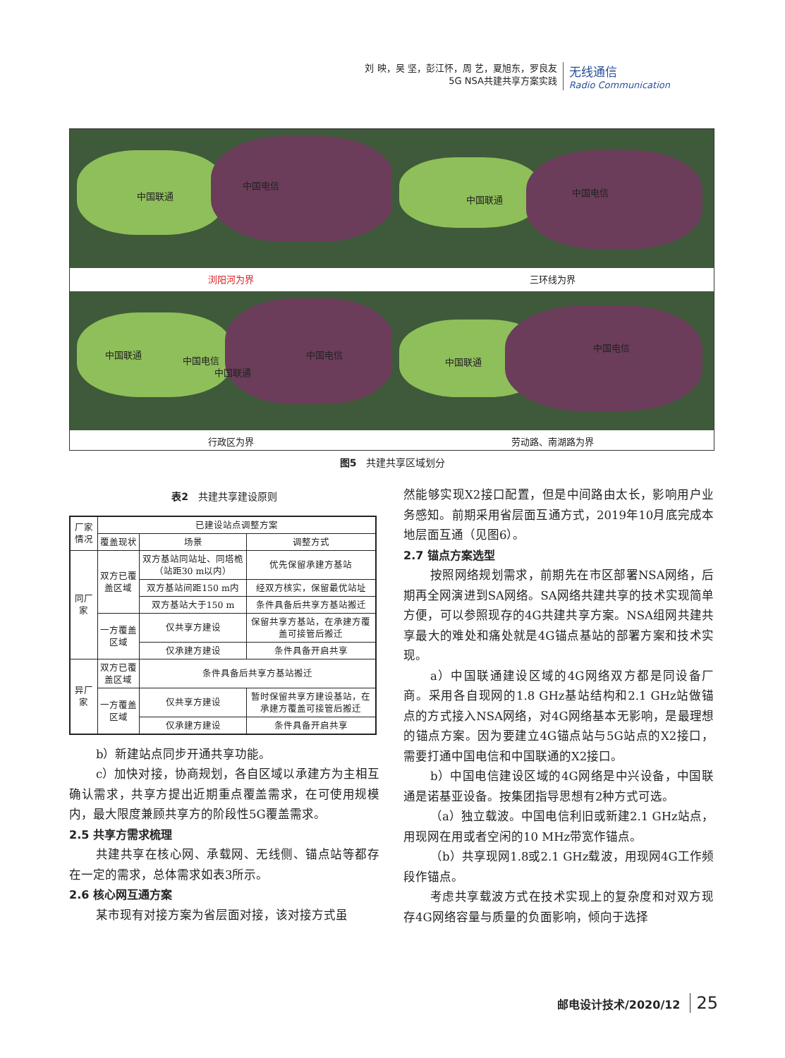刘 映，吴 坚，彭江怀，周 艺，夏旭东，罗良友
5G NSA共建共享方案实践
无线通信
Radio Communication
中国联通
中国电信
浏阳河为界
中国联通
中国电信
三环线为界
中国联通
中国电信
中国联通
中国电信
行政区为界
中国联通
中国电信
劳动路、南湖路为界
图5　共建共享区域划分
表2　共建共享建设原则
| 厂家情况 | 已建设站点调整方案 | | |
| --- | --- | --- | --- |
| | 覆盖现状 | 场景 | 调整方式 |
| 同厂家 | 双方已覆盖区域 | 双方基站同站址、同塔桅（站距30 m以内） | 优先保留承建方基站 |
| | | 双方基站间距150 m内 | 经双方核实，保留最优站址 |
| | | 双方基站大于150 m | 条件具备后共享方基站搬迁 |
| | 一方覆盖区域 | 仅共享方建设 | 保留共享方基站，在承建方覆盖可接管后搬迁 |
| | | 仅承建方建设 | 条件具备开启共享 |
| 异厂家 | 双方已覆盖区域 | 条件具备后共享方基站搬迁 | |
| | 一方覆盖区域 | 仅共享方建设 | 暂时保留共享方建设基站，在承建方覆盖可接管后搬迁 |
| | | 仅承建方建设 | 条件具备开启共享 |
b）新建站点同步开通共享功能。
c）加快对接，协商规划，各自区域以承建方为主相互确认需求，共享方提出近期重点覆盖需求，在可使用规模内，最大限度兼顾共享方的阶段性5G覆盖需求。
2.5 共享方需求梳理
共建共享在核心网、承载网、无线侧、锚点站等都存在一定的需求，总体需求如表3所示。
2.6 核心网互通方案
某市现有对接方案为省层面对接，该对接方式虽
然能够实现X2接口配置，但是中间路由太长，影响用户业务感知。前期采用省层面互通方式，2019年10月底完成本地层面互通（见图6）。
2.7 锚点方案选型
按照网络规划需求，前期先在市区部署NSA网络，后期再全网演进到SA网络。SA网络共建共享的技术实现简单方便，可以参照现存的4G共建共享方案。NSA组网共建共享最大的难处和痛处就是4G锚点基站的部署方案和技术实现。
a）中国联通建设区域的4G网络双方都是同设备厂商。采用各自现网的1.8 GHz基站结构和2.1 GHz站做锚点的方式接入NSA网络，对4G网络基本无影响，是最理想的锚点方案。因为要建立4G锚点站与5G站点的X2接口，需要打通中国电信和中国联通的X2接口。
b）中国电信建设区域的4G网络是中兴设备，中国联通是诺基亚设备。按集团指导思想有2种方式可选。
（a）独立载波。中国电信利旧或新建2.1 GHz站点，用现网在用或者空闲的10 MHz带宽作锚点。
（b）共享现网1.8或2.1 GHz载波，用现网4G工作频段作锚点。
考虑共享载波方式在技术实现上的复杂度和对双方现存4G网络容量与质量的负面影响，倾向于选择
邮电设计技术/2020/12 25